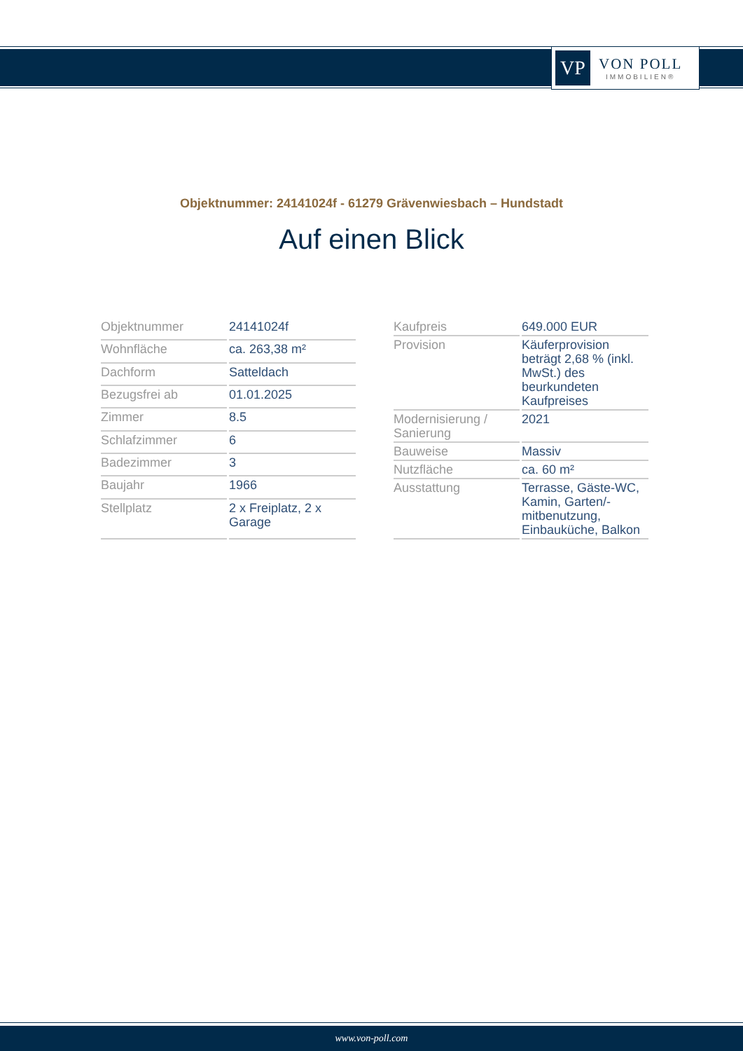VP
VON POLL
IMMOBILIEN®
Objektnummer: 24141024f - 61279 Grävenwiesbach – Hundstadt
Auf einen Blick
| Objektnummer | 24141024f |
| Wohnfläche | ca. 263,38 m² |
| Dachform | Satteldach |
| Bezugsfrei ab | 01.01.2025 |
| Zimmer | 8.5 |
| Schlafzimmer | 6 |
| Badezimmer | 3 |
| Baujahr | 1966 |
| Stellplatz | 2 x Freiplatz, 2 x Garage |
| Kaufpreis | 649.000 EUR |
| Provision | Käuferprovision beträgt 2,68 % (inkl. MwSt.) des beurkundeten Kaufpreises |
| Modernisierung / Sanierung | 2021 |
| Bauweise | Massiv |
| Nutzfläche | ca. 60 m² |
| Ausstattung | Terrasse, Gäste-WC, Kamin, Garten/-mitbenutzung, Einbauküche, Balkon |
www.von-poll.com